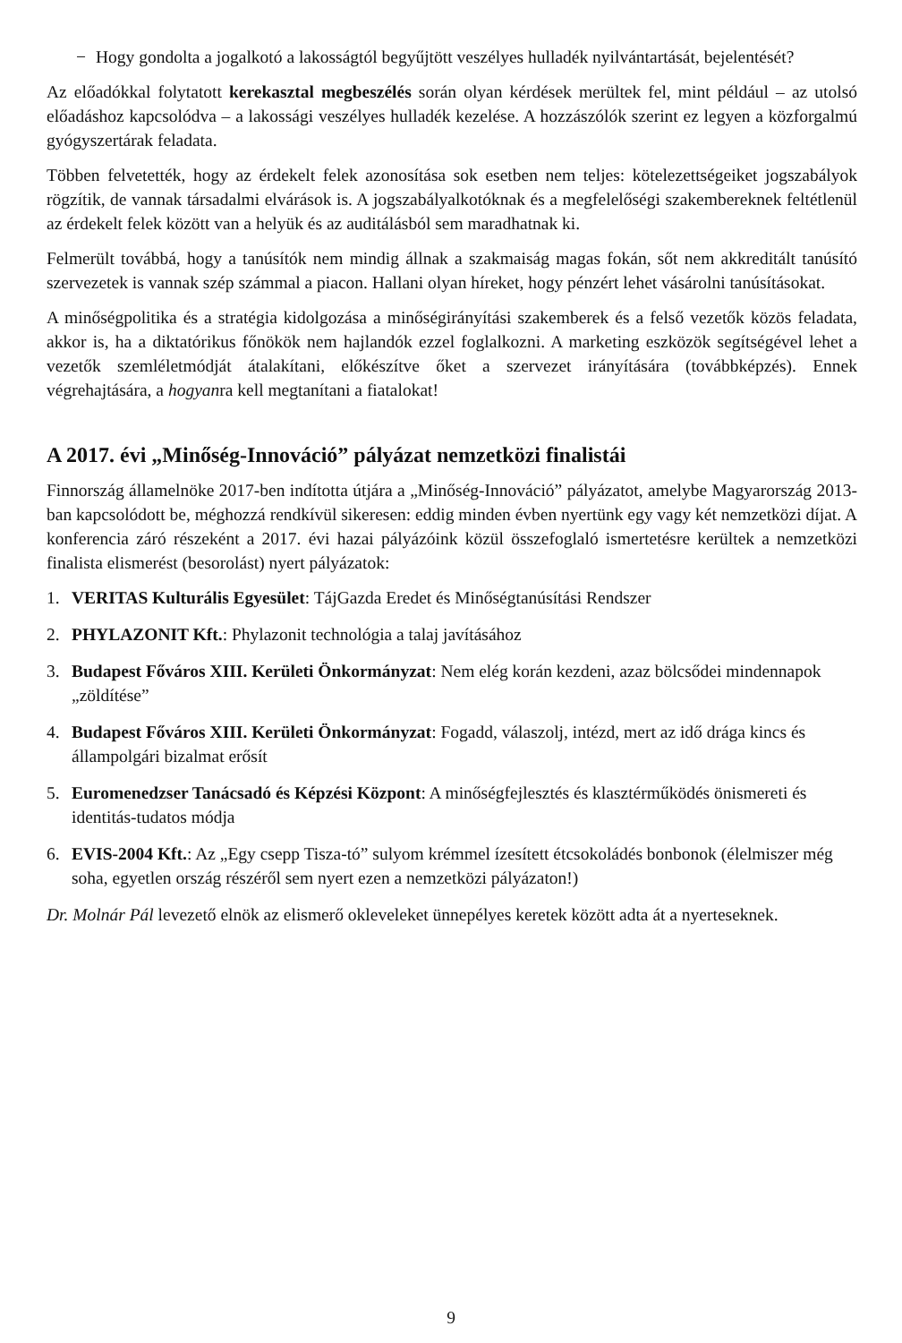− Hogy gondolta a jogalkotó a lakosságtól begyűjtött veszélyes hulladék nyilvántartását, bejelentését?
Az előadókkal folytatott kerekasztal megbeszélés során olyan kérdések merültek fel, mint például – az utolsó előadáshoz kapcsolódva – a lakossági veszélyes hulladék kezelése. A hozzászólók szerint ez legyen a közforgalmú gyógyszertárak feladata.
Többen felvetették, hogy az érdekelt felek azonosítása sok esetben nem teljes: kötelezettségeiket jogszabályok rögzítik, de vannak társadalmi elvárások is. A jogszabályalkotóknak és a megfelelőségi szakembereknek feltétlenül az érdekelt felek között van a helyük és az auditálásból sem maradhatnak ki.
Felmerült továbbá, hogy a tanúsítók nem mindig állnak a szakmaiság magas fokán, sőt nem akkreditált tanúsító szervezetek is vannak szép számmal a piacon. Hallani olyan híreket, hogy pénzért lehet vásárolni tanúsításokat.
A minőségpolitika és a stratégia kidolgozása a minőségirányítási szakemberek és a felső vezetők közös feladata, akkor is, ha a diktatórikus főnökök nem hajlandók ezzel foglalkozni. A marketing eszközök segítségével lehet a vezetők szemléletmódját átalakítani, előkészítve őket a szervezet irányítására (továbbképzés). Ennek végrehajtására, a hogyanra kell megtanítani a fiatalokat!
A 2017. évi „Minőség-Innováció” pályázat nemzetközi finalistái
Finnország államelnöke 2017-ben indította útjára a „Minőség-Innováció” pályázatot, amelybe Magyarország 2013-ban kapcsolódott be, méghozzá rendkívül sikeresen: eddig minden évben nyertünk egy vagy két nemzetközi díjat. A konferencia záró részeként a 2017. évi hazai pályázóink közül összefoglaló ismertetésre kerültek a nemzetközi finalista elismerést (besorolást) nyert pályázatok:
1. VERITAS Kulturális Egyesület: TájGazda Eredet és Minőségtanúsítási Rendszer
2. PHYLAZONIT Kft.: Phylazonit technológia a talaj javításához
3. Budapest Főváros XIII. Kerületi Önkormányzat: Nem elég korán kezdeni, azaz bölcsődei mindennapok „zöldítése”
4. Budapest Főváros XIII. Kerületi Önkormányzat: Fogadd, válaszolj, intézd, mert az idő drága kincs és állampolgári bizalmat erősít
5. Euromenedzser Tanácsadó és Képzési Központ: A minőségfejlesztés és klasztérműködés önismereti és identitás-tudatos módja
6. EVIS-2004 Kft.: Az „Egy csepp Tisza-tó” sulyom krémmel ízesített étcsokoládés bonbonok (élelmiszer még soha, egyetlen ország részéről sem nyert ezen a nemzetközi pályázaton!)
Dr. Molnár Pál levezető elnök az elismerő okleveleket ünnepélyes keretek között adta át a nyerteseknek.
9